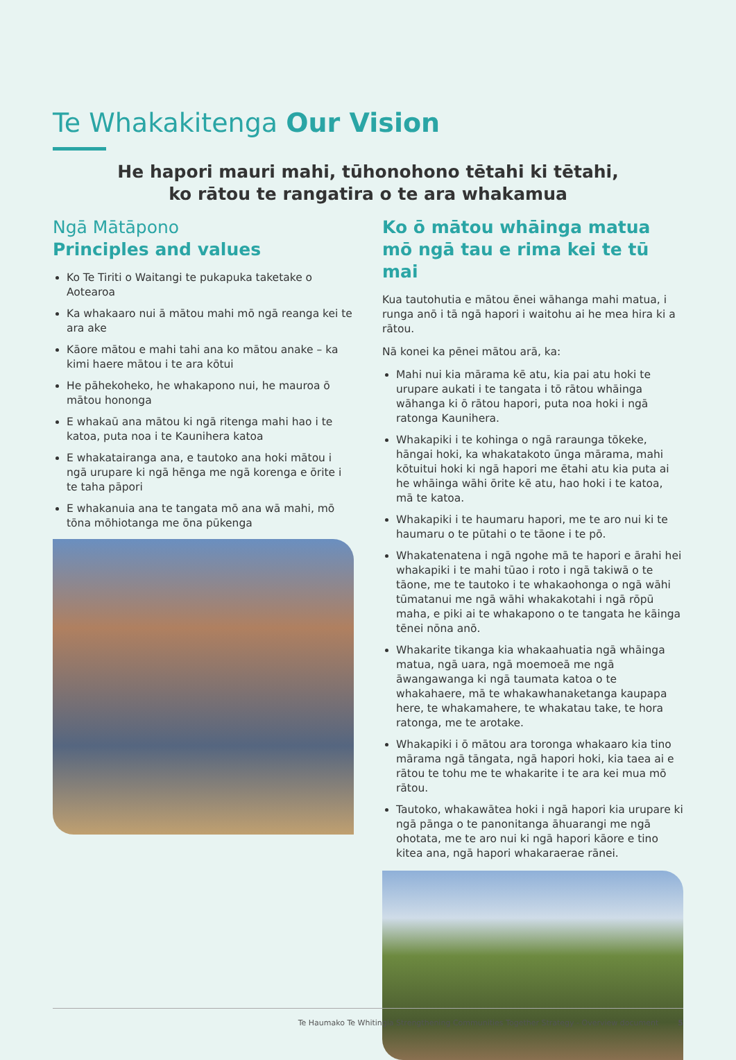Te Whakakitenga Our Vision
He hapori mauri mahi, tūhonohono tētahi ki tētahi,
ko rātou te rangatira o te ara whakamua
Ngā Mātāpono
Principles and values
Ko Te Tiriti o Waitangi te pukapuka taketake o Aotearoa
Ka whakaaro nui ā mātou mahi mō ngā reanga kei te ara ake
Kāore mātou e mahi tahi ana ko mātou anake – ka kimi haere mātou i te ara kōtui
He pāhekoheko, he whakapono nui, he mauroa ō mātou hononga
E whakaū ana mātou ki ngā ritenga mahi hao i te katoa, puta noa i te Kaunihera katoa
E whakatairanga ana, e tautoko ana hoki mātou i ngā urupare ki ngā hēnga me ngā korenga e ōrite i te taha pāpori
E whakanuia ana te tangata mō ana wā mahi, mō tōna mōhiotanga me ōna pūkenga
Ko ō mātou whāinga matua mō ngā tau e rima kei te tū mai
Kua tautohutia e mātou ēnei wāhanga mahi matua, i runga anō i tā ngā hapori i waitohu ai he mea hira ki a rātou.
Nā konei ka pēnei mātou arā, ka:
Mahi nui kia mārama kē atu, kia pai atu hoki te urupare aukati i te tangata i tō rātou whāinga wāhanga ki ō rātou hapori, puta noa hoki i ngā ratonga Kaunihera.
Whakapiki i te kohinga o ngā raraunga tōkeke, hāngai hoki, ka whakatakoto ūnga mārama, mahi kōtuitui hoki ki ngā hapori me ētahi atu kia puta ai he whāinga wāhi ōrite kē atu, hao hoki i te katoa, mā te katoa.
Whakapiki i te haumaru hapori, me te aro nui ki te haumaru o te pūtahi o te tāone i te pō.
Whakatenatena i ngā ngohe mā te hapori e ārahi hei whakapiki i te mahi tūao i roto i ngā takiwā o te tāone, me te tautoko i te whakaohonga o ngā wāhi tūmatanui me ngā wāhi whakakotahi i ngā rōpū maha, e piki ai te whakapono o te tangata he kāinga tēnei nōna anō.
Whakarite tikanga kia whakaahuatia ngā whāinga matua, ngā uara, ngā moemoeā me ngā āwangawanga ki ngā taumata katoa o te whakahaere, mā te whakawhanaketanga kaupapa here, te whakamahere, te whakatau take, te hora ratonga, me te arotake.
Whakapiki i ō mātou ara toronga whakaaro kia tino mārama ngā tāngata, ngā hapori hoki, kia taea ai e rātou te tohu me te whakarite i te ara kei mua mō rātou.
Tautoko, whakawātea hoki i ngā hapori kia urupare ki ngā pānga o te panonitanga āhuarangi me ngā ohotata, me te aro nui ki ngā hapori kāore e tino kitea ana, ngā hapori whakaraerae rānei.
Te Haumako Te Whitingia Strengthening Communities Together Strategy - Overview document 5